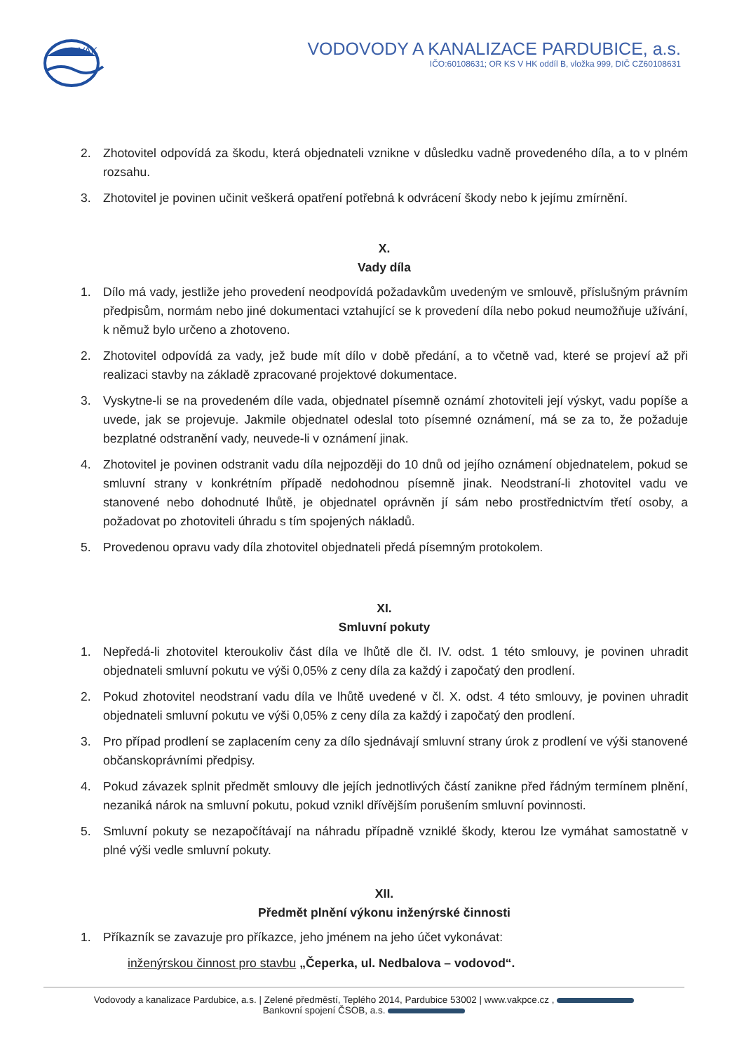VAK
VODOVODY A KANALIZACE PARDUBICE, a.s.
IČO:60108631; OR KS V HK oddíl B, vložka 999, DIČ CZ60108631
2. Zhotovitel odpovídá za škodu, která objednateli vznikne v důsledku vadně provedeného díla, a to v plném rozsahu.
3. Zhotovitel je povinen učinit veškerá opatření potřebná k odvrácení škody nebo k jejímu zmírnění.
X.
Vady díla
1. Dílo má vady, jestliže jeho provedení neodpovídá požadavkům uvedeným ve smlouvě, příslušným právním předpisům, normám nebo jiné dokumentaci vztahující se k provedení díla nebo pokud neumožňuje užívání, k němuž bylo určeno a zhotoveno.
2. Zhotovitel odpovídá za vady, jež bude mít dílo v době předání, a to včetně vad, které se projeví až při realizaci stavby na základě zpracované projektové dokumentace.
3. Vyskytne-li se na provedeném díle vada, objednatel písemně oznámí zhotoviteli její výskyt, vadu popíše a uvede, jak se projevuje. Jakmile objednatel odeslal toto písemné oznámení, má se za to, že požaduje bezplatné odstranění vady, neuvede-li v oznámení jinak.
4. Zhotovitel je povinen odstranit vadu díla nejpozději do 10 dnů od jejího oznámení objednatelem, pokud se smluvní strany v konkrétním případě nedohodnou písemně jinak. Neodstraní-li zhotovitel vadu ve stanovené nebo dohodnuté lhůtě, je objednatel oprávněn jí sám nebo prostřednictvím třetí osoby, a požadovat po zhotoviteli úhradu s tím spojených nákladů.
5. Provedenou opravu vady díla zhotovitel objednateli předá písemným protokolem.
XI.
Smluvní pokuty
1. Nepředá-li zhotovitel kteroukoliv část díla ve lhůtě dle čl. IV. odst. 1 této smlouvy, je povinen uhradit objednateli smluvní pokutu ve výši 0,05% z ceny díla za každý i započatý den prodlení.
2. Pokud zhotovitel neodstraní vadu díla ve lhůtě uvedené v čl. X. odst. 4 této smlouvy, je povinen uhradit objednateli smluvní pokutu ve výši 0,05% z ceny díla za každý i započatý den prodlení.
3. Pro případ prodlení se zaplacením ceny za dílo sjednávají smluvní strany úrok z prodlení ve výši stanovené občanskoprávními předpisy.
4. Pokud závazek splnit předmět smlouvy dle jejích jednotlivých částí zanikne před řádným termínem plnění, nezaniká nárok na smluvní pokutu, pokud vznikl dřívějším porušením smluvní povinnosti.
5. Smluvní pokuty se nezapočítávají na náhradu případně vzniklé škody, kterou lze vymáhat samostatně v plné výši vedle smluvní pokuty.
XII.
Předmět plnění výkonu inženýrské činnosti
1. Příkazník se zavazuje pro příkazce, jeho jménem na jeho účet vykonávat:
inženýrskou činnost pro stavbu „Čeperka, ul. Nedbalova – vodovod“.
Vodovody a kanalizace Pardubice, a.s. | Zelené předměstí, Teplého 2014, Pardubice 53002 | www.vakpce.cz ,
Bankovní spojení ČSOB, a.s.